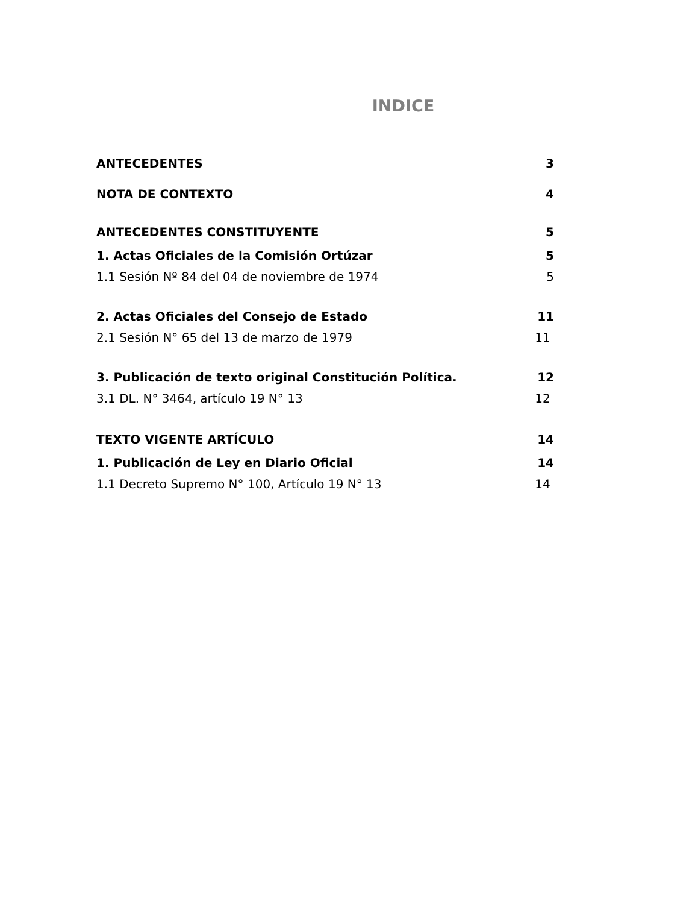INDICE
ANTECEDENTES 3
NOTA DE CONTEXTO 4
ANTECEDENTES CONSTITUYENTE 5
1. Actas Oficiales de la Comisión Ortúzar 5
1.1 Sesión Nº 84 del 04 de noviembre de 1974 5
2. Actas Oficiales del Consejo de Estado 11
2.1 Sesión N° 65 del 13 de marzo de 1979 11
3. Publicación de texto original Constitución Política. 12
3.1 DL. N° 3464, artículo 19 N° 13 12
TEXTO VIGENTE ARTÍCULO 14
1. Publicación de Ley en Diario Oficial 14
1.1 Decreto Supremo N° 100, Artículo 19 N° 13 14